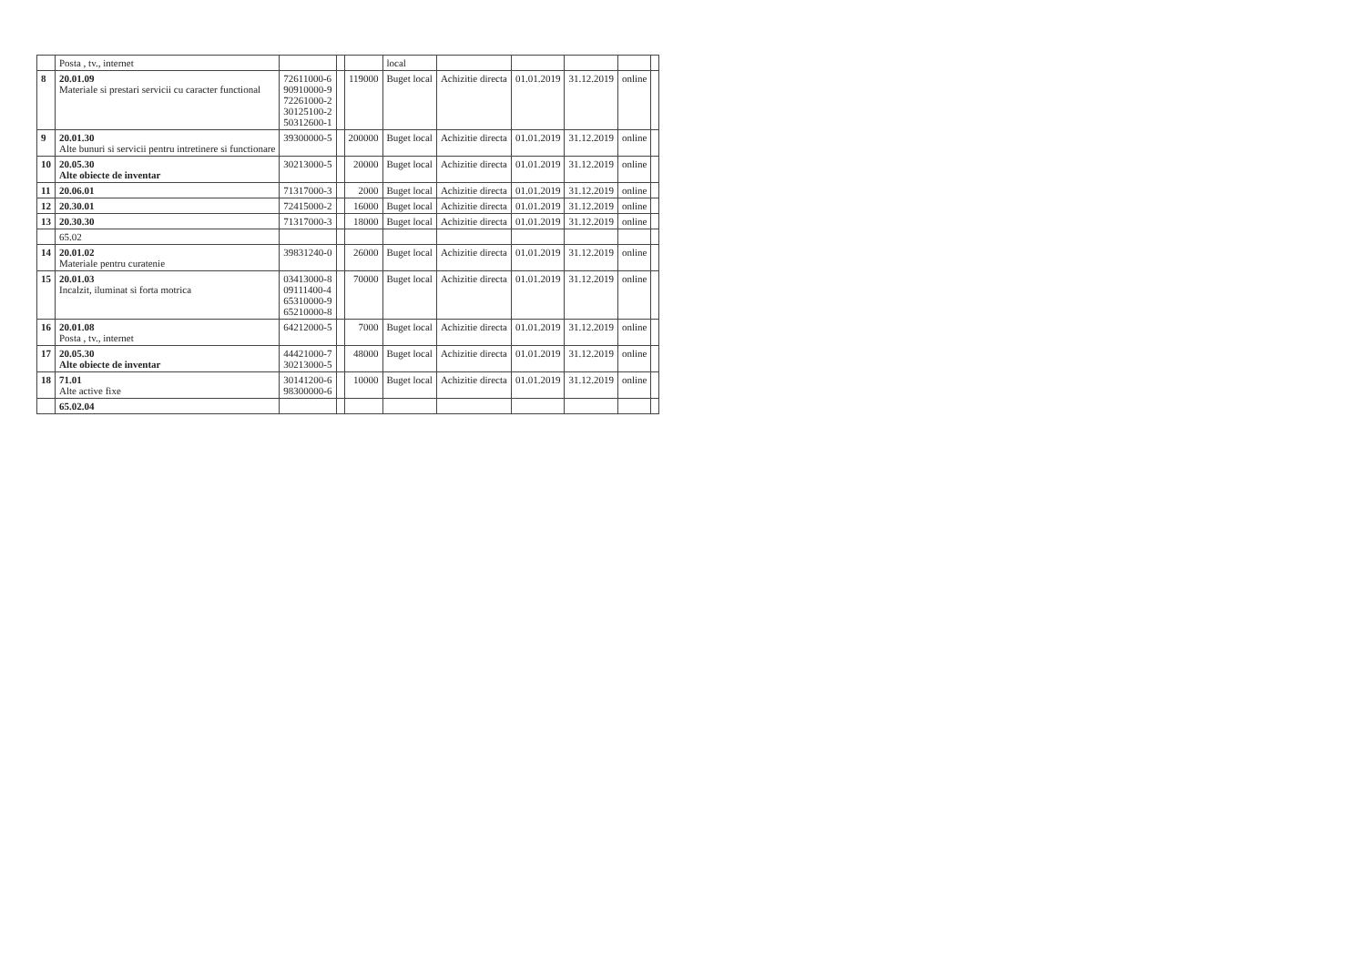| | Posta , tv., internet | | | | local | | | | | |
| 8 | 20.01.09 Materiale si prestari servicii cu caracter functional | 72611000-6 90910000-9 72261000-2 30125100-2 50312600-1 | | 119000 | Buget local | Achizitie directa | 01.01.2019 | 31.12.2019 | online | |
| 9 | 20.01.30 Alte bunuri si servicii pentru intretinere si functionare | 39300000-5 | | 200000 | Buget local | Achizitie directa | 01.01.2019 | 31.12.2019 | online | |
| 10 | 20.05.30 Alte obiecte de inventar | 30213000-5 | | 20000 | Buget local | Achizitie directa | 01.01.2019 | 31.12.2019 | online | |
| 11 | 20.06.01 | 71317000-3 | | 2000 | Buget local | Achizitie directa | 01.01.2019 | 31.12.2019 | online | |
| 12 | 20.30.01 | 72415000-2 | | 16000 | Buget local | Achizitie directa | 01.01.2019 | 31.12.2019 | online | |
| 13 | 20.30.30 | 71317000-3 | | 18000 | Buget local | Achizitie directa | 01.01.2019 | 31.12.2019 | online | |
| | 65.02 | | | | | | | | | |
| 14 | 20.01.02 Materiale pentru curatenie | 39831240-0 | | 26000 | Buget local | Achizitie directa | 01.01.2019 | 31.12.2019 | online | |
| 15 | 20.01.03 Incalzit, iluminat si forta motrica | 03413000-8 09111400-4 65310000-9 65210000-8 | | 70000 | Buget local | Achizitie directa | 01.01.2019 | 31.12.2019 | online | |
| 16 | 20.01.08 Posta , tv., internet | 64212000-5 | | 7000 | Buget local | Achizitie directa | 01.01.2019 | 31.12.2019 | online | |
| 17 | 20.05.30 Alte obiecte de inventar | 44421000-7 30213000-5 | | 48000 | Buget local | Achizitie directa | 01.01.2019 | 31.12.2019 | online | |
| 18 | 71.01 Alte active fixe | 30141200-6 98300000-6 | | 10000 | Buget local | Achizitie directa | 01.01.2019 | 31.12.2019 | online | |
| | 65.02.04 | | | | | | | | | |